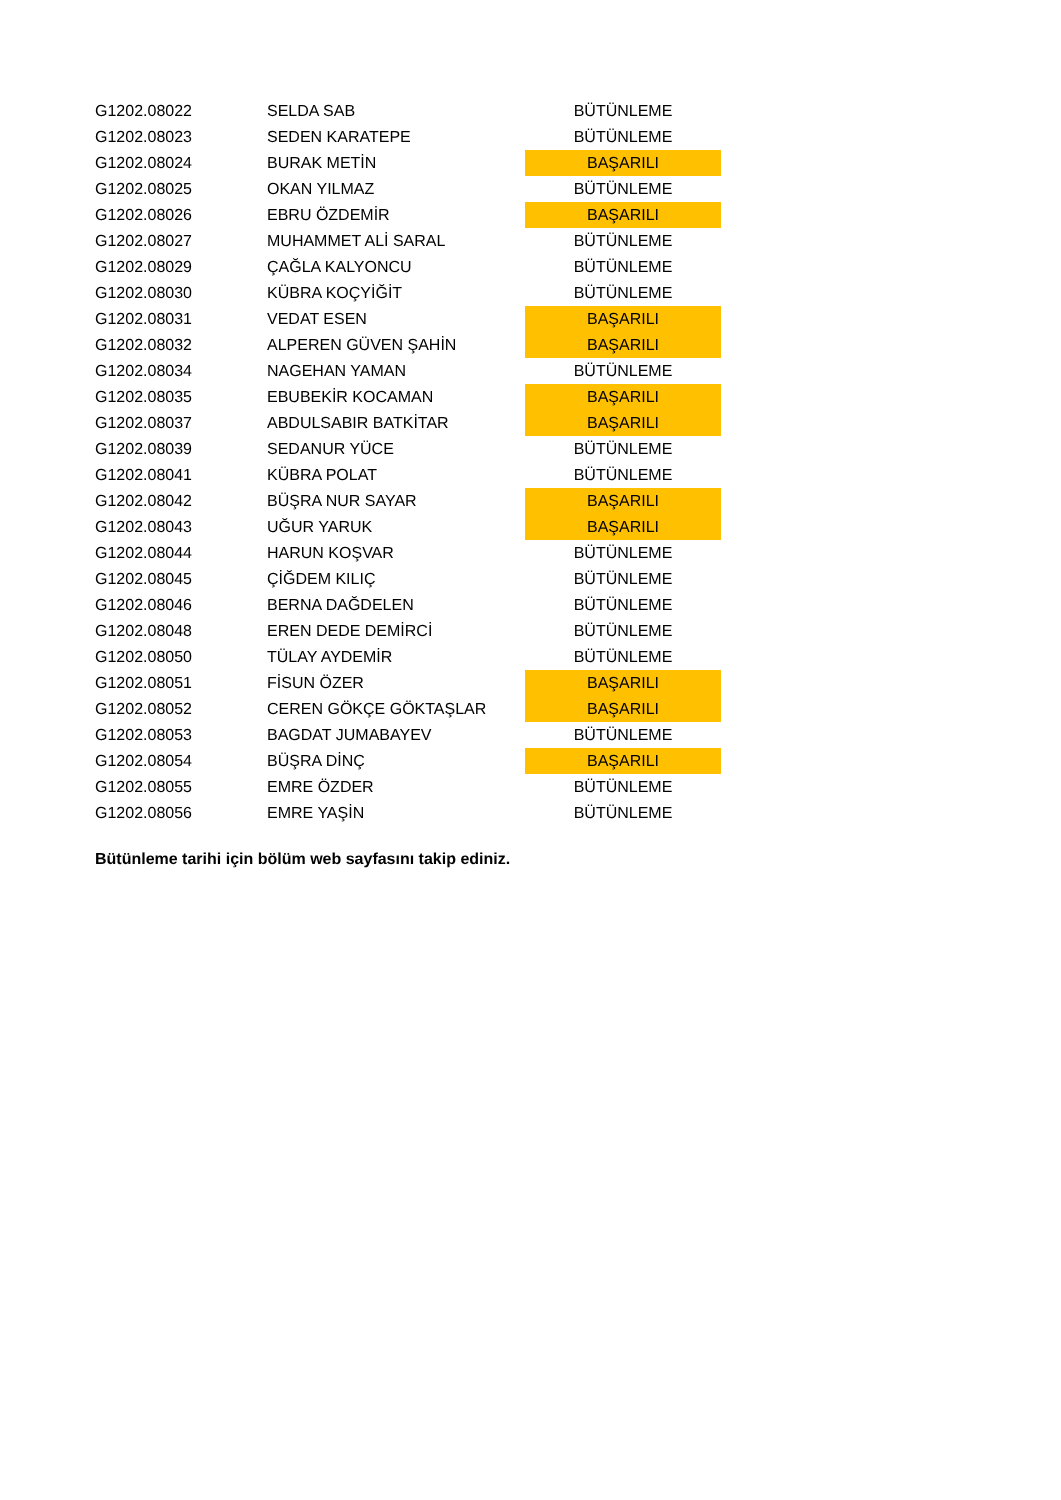| G1202.08022 | SELDA SAB | BÜTÜNLEME |
| G1202.08023 | SEDEN KARATEPE | BÜTÜNLEME |
| G1202.08024 | BURAK METİN | BAŞARILI |
| G1202.08025 | OKAN YILMAZ | BÜTÜNLEME |
| G1202.08026 | EBRU ÖZDEMİR | BAŞARILI |
| G1202.08027 | MUHAMMET ALİ SARAL | BÜTÜNLEME |
| G1202.08029 | ÇAĞLA KALYONCU | BÜTÜNLEME |
| G1202.08030 | KÜBRA KOÇYİĞİT | BÜTÜNLEME |
| G1202.08031 | VEDAT ESEN | BAŞARILI |
| G1202.08032 | ALPEREN GÜVEN ŞAHİN | BAŞARILI |
| G1202.08034 | NAGEHAN YAMAN | BÜTÜNLEME |
| G1202.08035 | EBUBEKİR KOCAMAN | BAŞARILI |
| G1202.08037 | ABDULSABIR BATKİTAR | BAŞARILI |
| G1202.08039 | SEDANUR YÜCE | BÜTÜNLEME |
| G1202.08041 | KÜBRA POLAT | BÜTÜNLEME |
| G1202.08042 | BÜŞRA NUR SAYAR | BAŞARILI |
| G1202.08043 | UĞUR YARUK | BAŞARILI |
| G1202.08044 | HARUN KOŞVAR | BÜTÜNLEME |
| G1202.08045 | ÇİĞDEM KILIÇ | BÜTÜNLEME |
| G1202.08046 | BERNA DAĞDELEN | BÜTÜNLEME |
| G1202.08048 | EREN DEDE DEMİRCİ | BÜTÜNLEME |
| G1202.08050 | TÜLAY AYDEMİR | BÜTÜNLEME |
| G1202.08051 | FİSUN ÖZER | BAŞARILI |
| G1202.08052 | CEREN GÖKÇE GÖKTAŞLAR | BAŞARILI |
| G1202.08053 | BAGDAT JUMABAYEV | BÜTÜNLEME |
| G1202.08054 | BÜŞRA DİNÇ | BAŞARILI |
| G1202.08055 | EMRE ÖZDER | BÜTÜNLEME |
| G1202.08056 | EMRE YAŞİN | BÜTÜNLEME |
Bütünleme tarihi için bölüm web sayfasını takip ediniz.